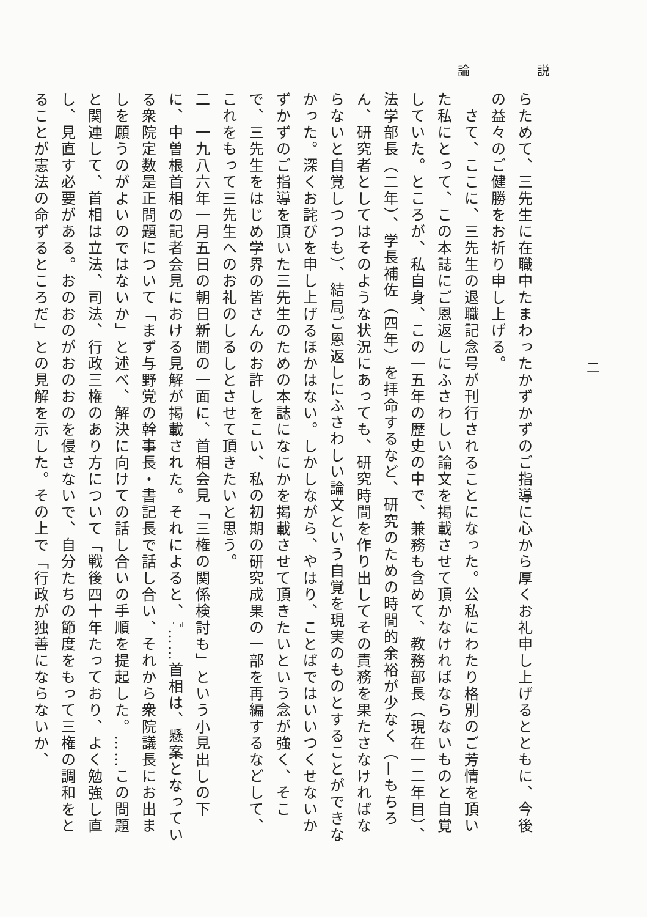論 説
二
らためて、三先生に在職中たまわったかずかずのご指導に心から厚くお礼申し上げるとともに、今後の益々のご健勝をお祈り申し上げる。
　さて、ここに、三先生の退職記念号が刊行されることになった。公私にわたり格別のご芳情を頂いた私にとって、この本誌にご恩返しにふさわしい論文を掲載させて頂かなければならないものと自覚していた。ところが、私自身、この一五年の歴史の中で、兼務も含めて、教務部長（現在一二年目）、法学部長（二年）、学長補佐（四年）を拝命するなど、研究のための時間的余裕が少なく（—もちろん、研究者としてはそのような状況にあっても、研究時間を作り出してその責務を果たさなければならないと自覚しつつも）、結局ご恩返しにふさわしい論文という自覚を現実のものとすることができなかった。深くお詫びを申し上げるほかはない。しかしながら、やはり、ことばではいいつくせないかずかずのご指導を頂いた三先生のための本誌になにかを掲載させて頂きたいという念が強く、そこで、三先生をはじめ学界の皆さんのお許しをこい、私の初期の研究成果の一部を再編するなどして、これをもって三先生へのお礼のしるしとさせて頂きたいと思う。
二　一九八六年一月五日の朝日新聞の一面に、首相会見「三権の関係検討も」という小見出しの下に、中曽根首相の記者会見における見解が掲載された。それによると、『……首相は、懸案となっている衆院定数是正問題について「まず与野党の幹事長・書記長で話し合い、それから衆院議長にお出ましを願うのがよいのではないか」と述べ、解決に向けての話し合いの手順を提起した。……この問題と関連して、首相は立法、司法、行政三権のあり方について「戦後四十年たっており、よく勉強し直し、見直す必要がある。おのおのがおのおのを侵さないで、自分たちの節度をもって三権の調和をとることが憲法の命ずるところだ」との見解を示した。その上で「行政が独善にならないか、